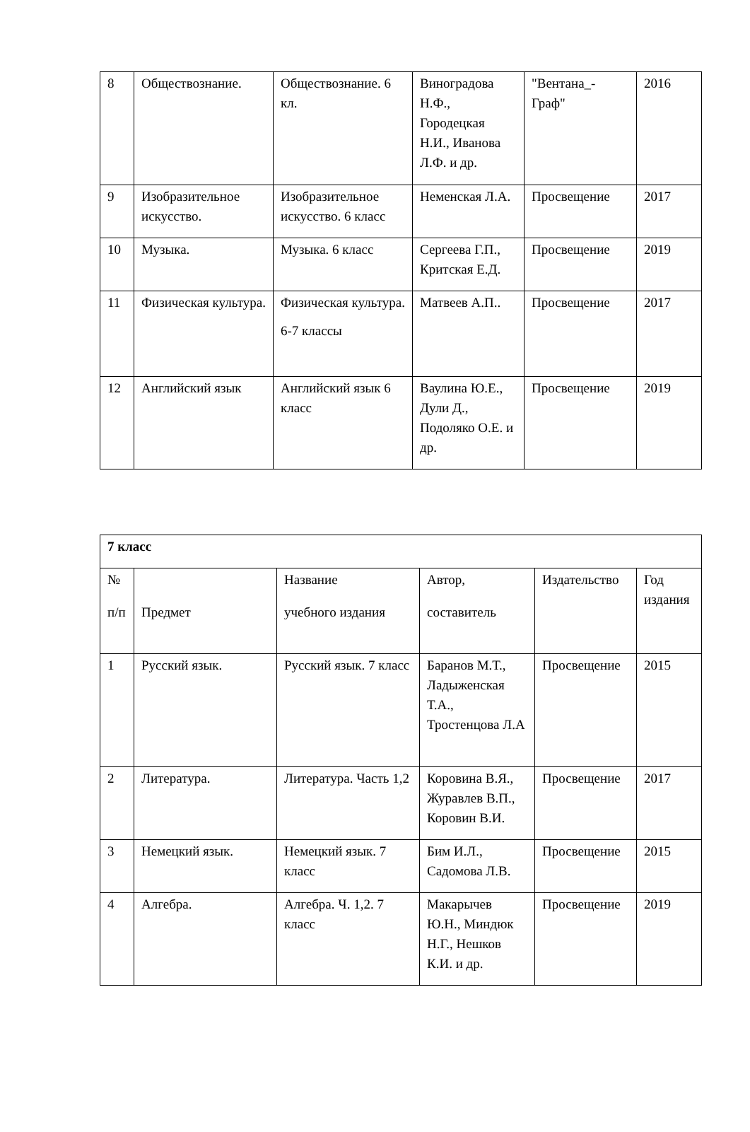| 8 | Обществознание. | Обществознание. 6 кл. | Виноградова Н.Ф., Городецкая Н.И., Иванова Л.Ф. и др. | "Вентана_-Граф" | 2016 |
| 9 | Изобразительное искусство. | Изобразительное искусство. 6 класс | Неменская Л.А. | Просвещение | 2017 |
| 10 | Музыка. | Музыка. 6 класс | Сергеева Г.П., Критская Е.Д. | Просвещение | 2019 |
| 11 | Физическая культура. | Физическая культура. 6-7 классы | Матвеев А.П.. | Просвещение | 2017 |
| 12 | Английский язык | Английский язык 6 класс | Ваулина Ю.Е., Дули Д., Подоляко О.Е. и др. | Просвещение | 2019 |
| 7 класс | | | | | |
| --- | --- | --- | --- | --- | --- |
| № п/п | Предмет | Название учебного издания | Автор, составитель | Издательство | Год издания |
| 1 | Русский язык. | Русский язык. 7 класс | Баранов М.Т., Ладыженская Т.А., Тростенцова Л.А | Просвещение | 2015 |
| 2 | Литература. | Литература. Часть 1,2 | Коровина В.Я., Журавлев В.П., Коровин В.И. | Просвещение | 2017 |
| 3 | Немецкий язык. | Немецкий язык. 7 класс | Бим И.Л., Садомова Л.В. | Просвещение | 2015 |
| 4 | Алгебра. | Алгебра. Ч. 1,2. 7 класс | Макарычев Ю.Н., Миндюк Н.Г., Нешков К.И. и др. | Просвещение | 2019 |